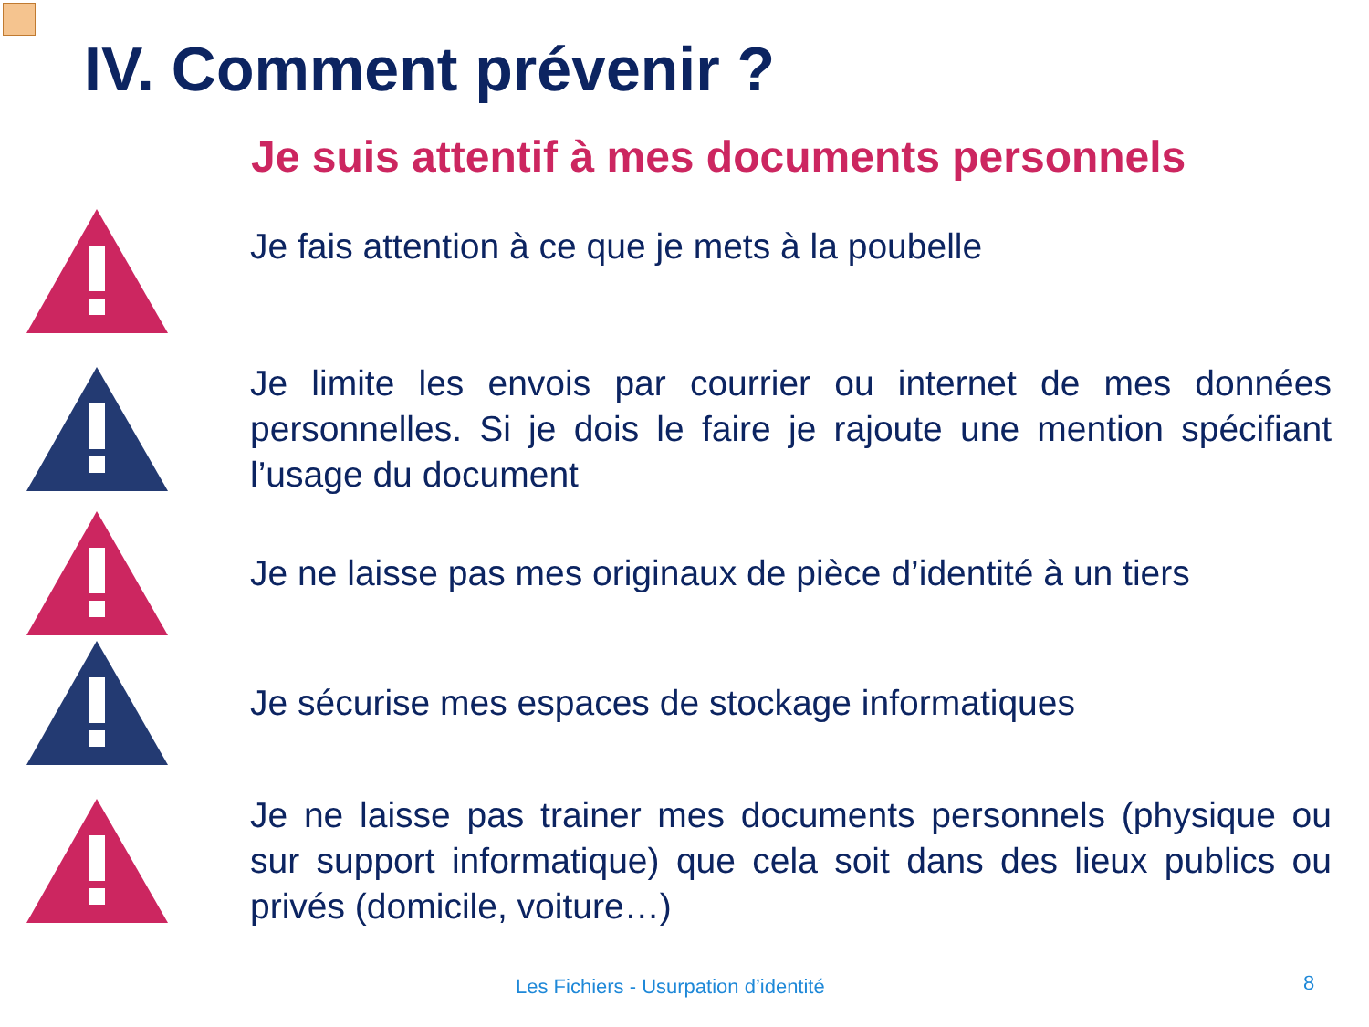IV. Comment prévenir ?
Je suis attentif à mes documents personnels
Je fais attention à ce que je mets à la poubelle
Je limite les envois par courrier ou internet de mes données personnelles. Si je dois le faire je rajoute une mention spécifiant l’usage du document
Je ne laisse pas mes originaux de pièce d’identité à un tiers
Je sécurise mes espaces de stockage informatiques
Je ne laisse pas trainer mes documents personnels (physique ou sur support informatique) que cela soit dans des lieux publics ou privés (domicile, voiture…)
Les Fichiers - Usurpation d’identité
8